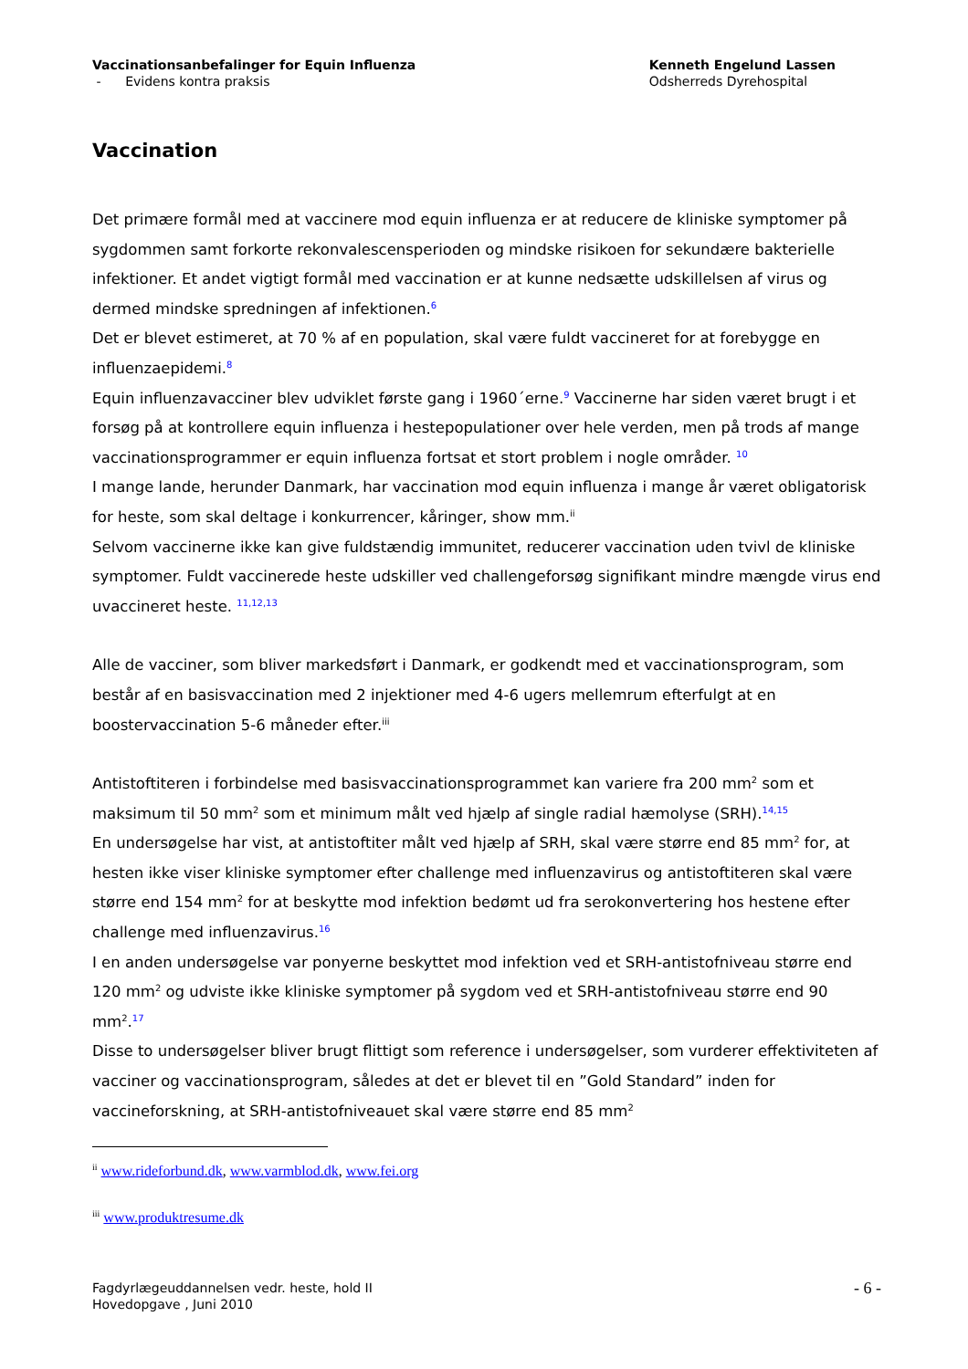Vaccinationsanbefalinger for Equin Influenza
- Evidens kontra praksis
Kenneth Engelund Lassen
Odsherreds Dyrehospital
Vaccination
Det primære formål med at vaccinere mod equin influenza er at reducere de kliniske symptomer på sygdommen samt forkorte rekonvalescensperioden og mindske risikoen for sekundære bakterielle infektioner. Et andet vigtigt formål med vaccination er at kunne nedsætte udskillelsen af virus og dermed mindske spredningen af infektionen.<sup>6</sup>
Det er blevet estimeret, at 70 % af en population, skal være fuldt vaccineret for at forebygge en influenzaepidemi.<sup>8</sup>
Equin influenzavacciner blev udviklet første gang i 1960´erne.<sup>9</sup> Vaccinerne har siden været brugt i et forsøg på at kontrollere equin influenza i hestepopulationer over hele verden, men på trods af mange vaccinationsprogrammer er equin influenza fortsat et stort problem i nogle områder. <sup>10</sup>
I mange lande, herunder Danmark, har vaccination mod equin influenza i mange år været obligatorisk for heste, som skal deltage i konkurrencer, kåringer, show mm.<sup>ii</sup>
Selvom vaccinerne ikke kan give fuldstændig immunitet, reducerer vaccination uden tvivl de kliniske symptomer. Fuldt vaccinerede heste udskiller ved challengeforsøg signifikant mindre mængde virus end uvaccineret heste. <sup>11,12,13</sup>
Alle de vacciner, som bliver markedsført i Danmark, er godkendt med et vaccinationsprogram, som består af en basisvaccination med 2 injektioner med 4-6 ugers mellemrum efterfulgt at en boostervaccination 5-6 måneder efter.<sup>iii</sup>
Antistoftiteren i forbindelse med basisvaccinationsprogrammet kan variere fra 200 mm<sup>2</sup> som et maksimum til 50 mm<sup>2</sup> som et minimum målt ved hjælp af single radial hæmolyse (SRH).<sup>14,15</sup>
En undersøgelse har vist, at antistoftiter målt ved hjælp af SRH, skal være større end 85 mm<sup>2</sup> for, at hesten ikke viser kliniske symptomer efter challenge med influenzavirus og antistoftiteren skal være større end 154 mm<sup>2</sup> for at beskytte mod infektion bedømt ud fra serokonvertering hos hestene efter challenge med influenzavirus.<sup>16</sup>
I en anden undersøgelse var ponyerne beskyttet mod infektion ved et SRH-antistofniveau større end 120 mm<sup>2</sup> og udviste ikke kliniske symptomer på sygdom ved et SRH-antistofniveau større end 90 mm<sup>2</sup>.<sup>17</sup>
Disse to undersøgelser bliver brugt flittigt som reference i undersøgelser, som vurderer effektiviteten af vacciner og vaccinationsprogram, således at det er blevet til en ”Gold Standard” inden for vaccineforskning, at SRH-antistofniveauet skal være større end 85 mm<sup>2</sup>
<sup>ii</sup> www.rideforbund.dk, www.varmblod.dk, www.fei.org
<sup>iii</sup> www.produktresume.dk
Fagdyrlægeuddannelsen vedr. heste, hold II
Hovedopgave , Juni 2010
- 6 -